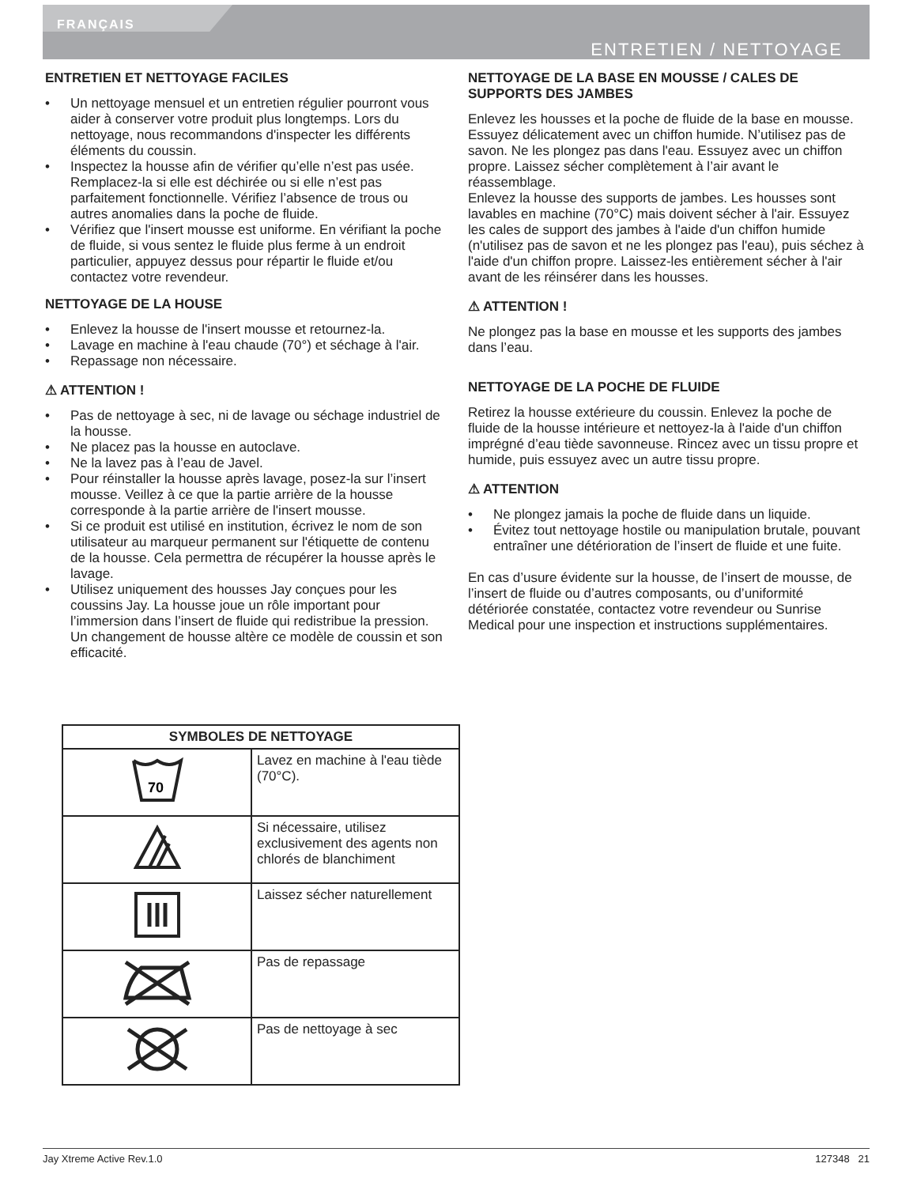FRANÇAIS
ENTRETIEN / NETTOYAGE
ENTRETIEN ET NETTOYAGE FACILES
• Un nettoyage mensuel et un entretien régulier pourront vous aider à conserver votre produit plus longtemps. Lors du nettoyage, nous recommandons d'inspecter les différents éléments du coussin.
• Inspectez la housse afin de vérifier qu’elle n’est pas usée. Remplacez-la si elle est déchirée ou si elle n’est pas parfaitement fonctionnelle. Vérifiez l’absence de trous ou autres anomalies dans la poche de fluide.
• Vérifiez que l'insert mousse est uniforme. En vérifiant la poche de fluide, si vous sentez le fluide plus ferme à un endroit particulier, appuyez dessus pour répartir le fluide et/ou contactez votre revendeur.
NETTOYAGE DE LA HOUSE
• Enlevez la housse de l'insert mousse et retournez-la.
• Lavage en machine à l'eau chaude (70°) et séchage à l'air.
• Repassage non nécessaire.
⚠ ATTENTION !
• Pas de nettoyage à sec, ni de lavage ou séchage industriel de la housse.
• Ne placez pas la housse en autoclave.
• Ne la lavez pas à l’eau de Javel.
• Pour réinstaller la housse après lavage, posez-la sur l’insert mousse. Veillez à ce que la partie arrière de la housse corresponde à la partie arrière de l'insert mousse.
• Si ce produit est utilisé en institution, écrivez le nom de son utilisateur au marqueur permanent sur l'étiquette de contenu de la housse. Cela permettra de récupérer la housse après le lavage.
• Utilisez uniquement des housses Jay conçues pour les coussins Jay. La housse joue un rôle important pour l’immersion dans l’insert de fluide qui redistribue la pression. Un changement de housse altère ce modèle de coussin et son efficacité.
| SYMBOLES DE NETTOYAGE | |
| --- | --- |
| 70 | Lavez en machine à l'eau tiède (70°C). |
| | Si nécessaire, utilisez exclusivement des agents non chlorés de blanchiment |
| | Laissez sécher naturellement |
| | Pas de repassage |
| | Pas de nettoyage à sec |
NETTOYAGE DE LA BASE EN MOUSSE / CALES DE SUPPORTS DES JAMBES
Enlevez les housses et la poche de fluide de la base en mousse.
Essuyez délicatement avec un chiffon humide. N’utilisez pas de savon. Ne les plongez pas dans l'eau. Essuyez avec un chiffon propre. Laissez sécher complètement à l’air avant le réassemblage.
Enlevez la housse des supports de jambes. Les housses sont lavables en machine (70°C) mais doivent sécher à l'air. Essuyez les cales de support des jambes à l'aide d'un chiffon humide (n'utilisez pas de savon et ne les plongez pas l'eau), puis séchez à l'aide d'un chiffon propre. Laissez-les entièrement sécher à l'air avant de les réinsérer dans les housses.
⚠ ATTENTION !
Ne plongez pas la base en mousse et les supports des jambes dans l’eau.
NETTOYAGE DE LA POCHE DE FLUIDE
Retirez la housse extérieure du coussin. Enlevez la poche de fluide de la housse intérieure et nettoyez-la à l'aide d'un chiffon imprégné d’eau tiède savonneuse. Rincez avec un tissu propre et humide, puis essuyez avec un autre tissu propre.
⚠ ATTENTION
• Ne plongez jamais la poche de fluide dans un liquide.
• Évitez tout nettoyage hostile ou manipulation brutale, pouvant entraîner une détérioration de l’insert de fluide et une fuite.
En cas d’usure évidente sur la housse, de l’insert de mousse, de l’insert de fluide ou d’autres composants, ou d’uniformité détériorée constatée, contactez votre revendeur ou Sunrise Medical pour une inspection et instructions supplémentaires.
Jay Xtreme Active Rev.1.0 127348 21